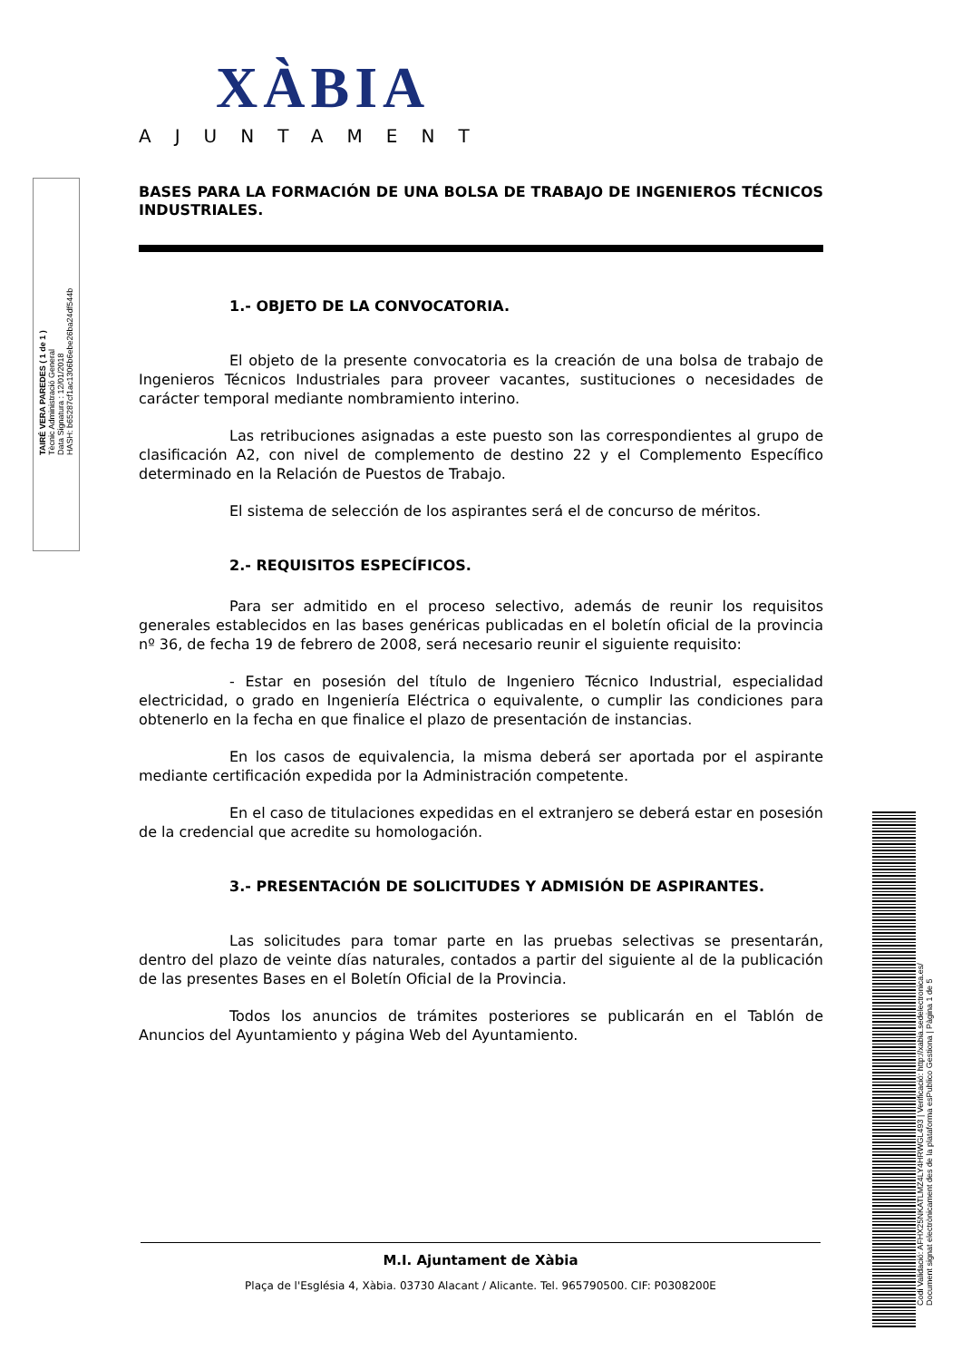TAIRÉ VERA PAREDES ( 1 de 1 )
Tècnic Administració General
Data Signatura : 12/01/2018
HASH: b65287cf1ac1306b6ebe26ba24df544b
XÀBIA
AJUNTAMENT
BASES PARA LA FORMACIÓN DE UNA BOLSA DE TRABAJO DE INGENIEROS TÉCNICOS INDUSTRIALES.
1.- OBJETO DE LA CONVOCATORIA.
El objeto de la presente convocatoria es la creación de una bolsa de trabajo de Ingenieros Técnicos Industriales para proveer vacantes, sustituciones o necesidades de carácter temporal mediante nombramiento interino.
Las retribuciones asignadas a este puesto son las correspondientes al grupo de clasificación A2, con nivel de complemento de destino 22 y el Complemento Específico determinado en la Relación de Puestos de Trabajo.
El sistema de selección de los aspirantes será el de concurso de méritos.
2.- REQUISITOS ESPECÍFICOS.
Para ser admitido en el proceso selectivo, además de reunir los requisitos generales establecidos en las bases genéricas publicadas en el boletín oficial de la provincia nº 36, de fecha 19 de febrero de 2008, será necesario reunir el siguiente requisito:
- Estar en posesión del título de Ingeniero Técnico Industrial, especialidad electricidad, o grado en Ingeniería Eléctrica o equivalente, o cumplir las condiciones para obtenerlo en la fecha en que finalice el plazo de presentación de instancias.
En los casos de equivalencia, la misma deberá ser aportada por el aspirante mediante certificación expedida por la Administración competente.
En el caso de titulaciones expedidas en el extranjero se deberá estar en posesión de la credencial que acredite su homologación.
3.- PRESENTACIÓN DE SOLICITUDES Y ADMISIÓN DE ASPIRANTES.
Las solicitudes para tomar parte en las pruebas selectivas se presentarán, dentro del plazo de veinte días naturales, contados a partir del siguiente al de la publicación de las presentes Bases en el Boletín Oficial de la Provincia.
Todos los anuncios de trámites posteriores se publicarán en el Tablón de Anuncios del Ayuntamiento y página Web del Ayuntamiento.
M.I. Ajuntament de Xàbia
Plaça de l'Església 4, Xàbia. 03730 Alacant / Alicante. Tel. 965790500. CIF: P0308200E
Codi Validació: AFHX25NKATLMZ4LY4HRWGL493 | Verificació: http://xabia.sedelectronica.es/
Document signat electrònicament des de la plataforma esPublico Gestiona | Pàgina 1 de 5